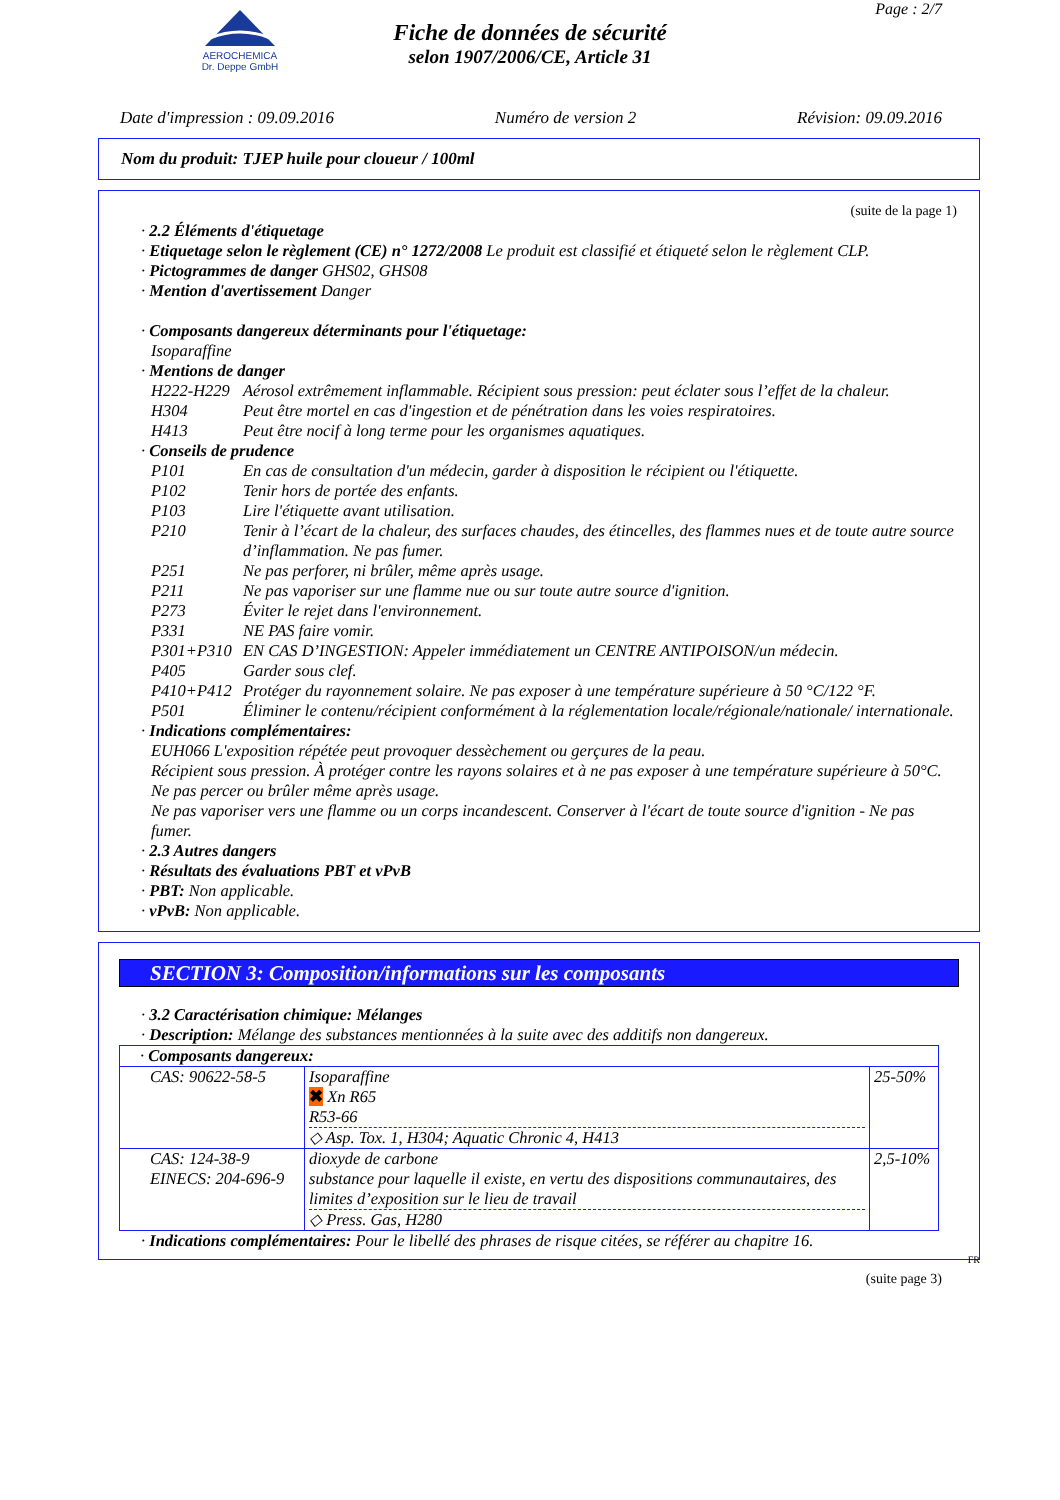AEROCHEMICA
Dr. Deppe GmbH
Page : 2/7
Fiche de données de sécurité
selon 1907/2006/CE, Article 31
Date d'impression : 09.09.2016 Numéro de version 2 Révision: 09.09.2016
Nom du produit: TJEP huile pour cloueur / 100ml
(suite de la page 1)
· 2.2 Éléments d'étiquetage
· Etiquetage selon le règlement (CE) n° 1272/2008 Le produit est classifié et étiqueté selon le règlement CLP.
· Pictogrammes de danger GHS02, GHS08
· Mention d'avertissement Danger
· Composants dangereux déterminants pour l'étiquetage:
Isoparaffine
· Mentions de danger
H222-H229 Aérosol extrêmement inflammable. Récipient sous pression: peut éclater sous l’effet de la chaleur.
H304 Peut être mortel en cas d'ingestion et de pénétration dans les voies respiratoires.
H413 Peut être nocif à long terme pour les organismes aquatiques.
· Conseils de prudence
P101 En cas de consultation d'un médecin, garder à disposition le récipient ou l'étiquette.
P102 Tenir hors de portée des enfants.
P103 Lire l'étiquette avant utilisation.
P210 Tenir à l’écart de la chaleur, des surfaces chaudes, des étincelles, des flammes nues et de toute autre source d’inflammation. Ne pas fumer.
P251 Ne pas perforer, ni brûler, même après usage.
P211 Ne pas vaporiser sur une flamme nue ou sur toute autre source d'ignition.
P273 Éviter le rejet dans l'environnement.
P331 NE PAS faire vomir.
P301+P310 EN CAS D’INGESTION: Appeler immédiatement un CENTRE ANTIPOISON/un médecin.
P405 Garder sous clef.
P410+P412 Protéger du rayonnement solaire. Ne pas exposer à une température supérieure à 50 °C/122 °F.
P501 Éliminer le contenu/récipient conformément à la réglementation locale/régionale/nationale/ internationale.
· Indications complémentaires:
EUH066 L'exposition répétée peut provoquer dessèchement ou gerçures de la peau.
Récipient sous pression. À protéger contre les rayons solaires et à ne pas exposer à une température supérieure à 50°C. Ne pas percer ou brûler même après usage.
Ne pas vaporiser vers une flamme ou un corps incandescent. Conserver à l'écart de toute source d'ignition - Ne pas fumer.
· 2.3 Autres dangers
· Résultats des évaluations PBT et vPvB
· PBT: Non applicable.
· vPvB: Non applicable.
SECTION 3: Composition/informations sur les composants
· 3.2 Caractérisation chimique: Mélanges
· Description: Mélange des substances mentionnées à la suite avec des additifs non dangereux.
| · Composants dangereux: | | |
| CAS: 90622-58-5 | Isoparaffine ✖ Xn R65 R53-66 ◇ Asp. Tox. 1, H304; Aquatic Chronic 4, H413 | 25-50% |
| CAS: 124-38-9 EINECS: 204-696-9 | dioxyde de carbone substance pour laquelle il existe, en vertu des dispositions communautaires, des limites d’exposition sur le lieu de travail ◇ Press. Gas, H280 | 2,5-10% |
· Indications complémentaires: Pour le libellé des phrases de risque citées, se référer au chapitre 16.
FR
(suite page 3)